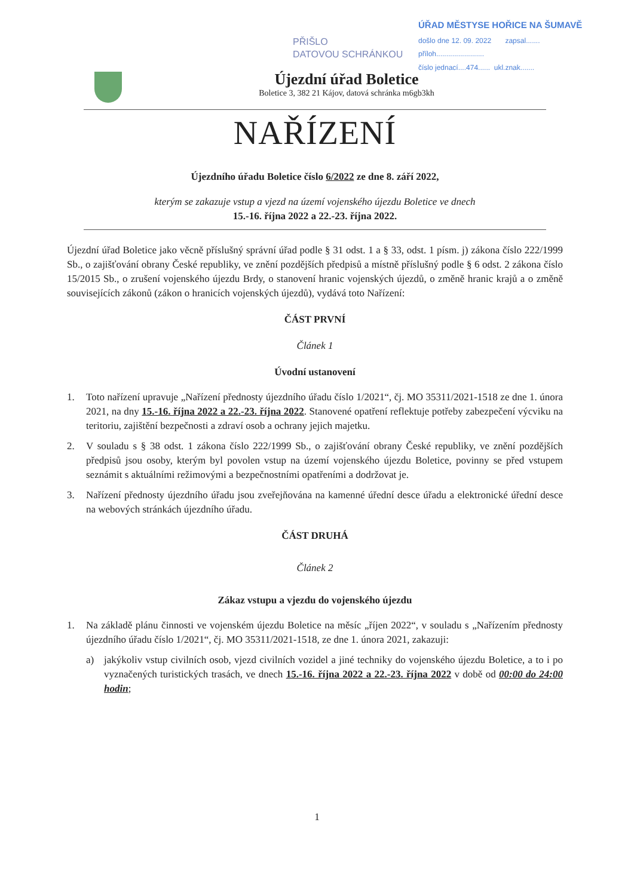PŘIŠLO
DATOVOU SCHRÁNKOU
ÚŘAD MĚSTYSE HOŘICE NA ŠUMAVĚ
došlo dne 12. 09. 2022 zapsal.......
příloh........................
číslo jednací....474...... ukl.znak.......
Újezdní úřad Boletice
Boletice 3, 382 21 Kájov, datová schránka m6gb3kh
NAŘÍZENÍ
Újezdního úřadu Boletice číslo 6/2022 ze dne 8. září 2022,
kterým se zakazuje vstup a vjezd na území vojenského újezdu Boletice ve dnech
15.-16. října 2022 a 22.-23. října 2022.
Újezdní úřad Boletice jako věcně příslušný správní úřad podle § 31 odst. 1 a § 33, odst. 1 písm. j) zákona číslo 222/1999 Sb., o zajišťování obrany České republiky, ve znění pozdějších předpisů a místně příslušný podle § 6 odst. 2 zákona číslo 15/2015 Sb., o zrušení vojenského újezdu Brdy, o stanovení hranic vojenských újezdů, o změně hranic krajů a o změně souvisejících zákonů (zákon o hranicích vojenských újezdů), vydává toto Nařízení:
ČÁST PRVNÍ
Článek 1
Úvodní ustanovení
1. Toto nařízení upravuje „Nařízení přednosty újezdního úřadu číslo 1/2021“, čj. MO 35311/2021-1518 ze dne 1. února 2021, na dny 15.-16. října 2022 a 22.-23. října 2022. Stanovené opatření reflektuje potřeby zabezpečení výcviku na teritoriu, zajištění bezpečnosti a zdraví osob a ochrany jejich majetku.
2. V souladu s § 38 odst. 1 zákona číslo 222/1999 Sb., o zajišťování obrany České republiky, ve znění pozdějších předpisů jsou osoby, kterým byl povolen vstup na území vojenského újezdu Boletice, povinny se před vstupem seznámit s aktuálními režimovými a bezpečnostními opatřeními a dodržovat je.
3. Nařízení přednosty újezdního úřadu jsou zveřejňována na kamenné úřední desce úřadu a elektronické úřední desce na webových stránkách újezdního úřadu.
ČÁST DRUHÁ
Článek 2
Zákaz vstupu a vjezdu do vojenského újezdu
1. Na základě plánu činnosti ve vojenském újezdu Boletice na měsíc „říjen 2022“, v souladu s „Nařízením přednosty újezdního úřadu číslo 1/2021“, čj. MO 35311/2021-1518, ze dne 1. února 2021, zakazuji:
a) jakýkoliv vstup civilních osob, vjezd civilních vozidel a jiné techniky do vojenského újezdu Boletice, a to i po vyznačených turistických trasách, ve dnech 15.-16. října 2022 a 22.-23. října 2022 v době od 00:00 do 24:00 hodin;
1